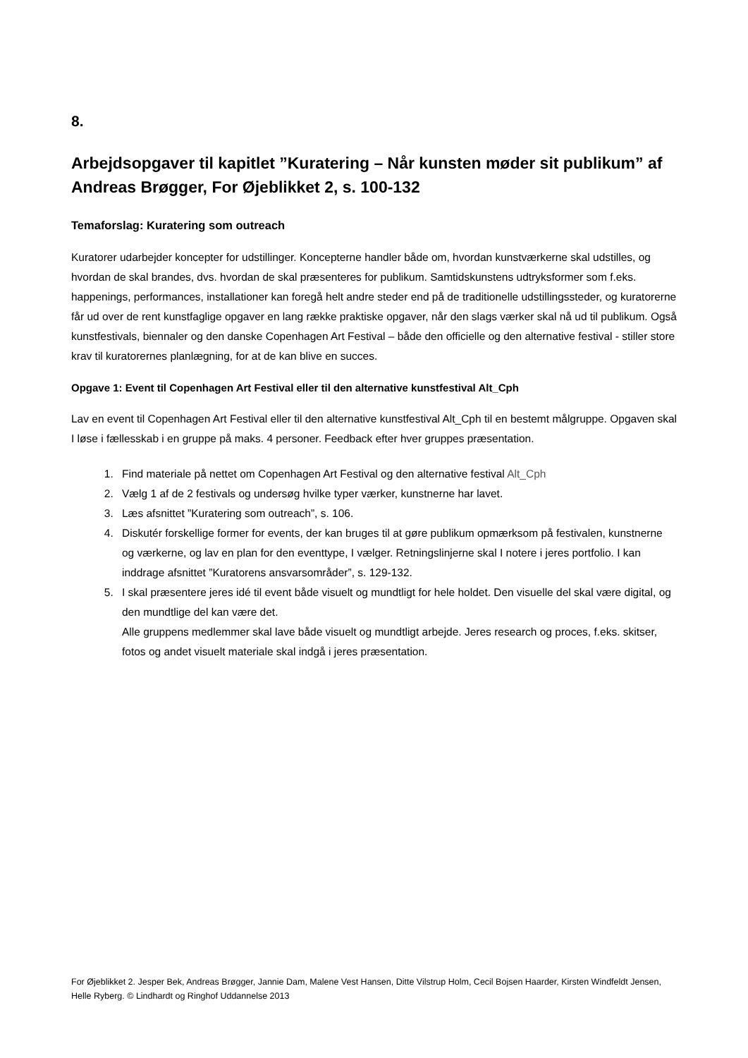8.
Arbejdsopgaver til kapitlet ”Kuratering – Når kunsten møder sit publikum” af Andreas Brøgger, For Øjeblikket 2, s. 100-132
Temaforslag: Kuratering som outreach
Kuratorer udarbejder koncepter for udstillinger. Koncepterne handler både om, hvordan kunstværkerne skal udstilles, og hvordan de skal brandes, dvs. hvordan de skal præsenteres for publikum. Samtidskunstens udtryksformer som f.eks. happenings, performances, installationer kan foregå helt andre steder end på de traditionelle udstillingssteder, og kuratorerne får ud over de rent kunstfaglige opgaver en lang række praktiske opgaver, når den slags værker skal nå ud til publikum. Også kunstfestivals, biennaler og den danske Copenhagen Art Festival – både den officielle og den alternative festival - stiller store krav til kuratorernes planlægning, for at de kan blive en succes.
Opgave 1: Event til Copenhagen Art Festival eller til den alternative kunstfestival Alt_Cph
Lav en event til Copenhagen Art Festival eller til den alternative kunstfestival Alt_Cph til en bestemt målgruppe. Opgaven skal I løse i fællesskab i en gruppe på maks. 4 personer. Feedback efter hver gruppes præsentation.
1. Find materiale på nettet om Copenhagen Art Festival og den alternative festival Alt_Cph
2. Vælg 1 af de 2 festivals og undersøg hvilke typer værker, kunstnerne har lavet.
3. Læs afsnittet ”Kuratering som outreach”, s. 106.
4. Diskutér forskellige former for events, der kan bruges til at gøre publikum opmærksom på festivalen, kunstnerne og værkerne, og lav en plan for den eventtype, I vælger. Retningslinjerne skal I notere i jeres portfolio. I kan inddrage afsnittet ”Kuratorens ansvarsområder”, s. 129-132.
5. I skal præsentere jeres idé til event både visuelt og mundtligt for hele holdet. Den visuelle del skal være digital, og den mundtlige del kan være det.
Alle gruppens medlemmer skal lave både visuelt og mundtligt arbejde. Jeres research og proces, f.eks. skitser, fotos og andet visuelt materiale skal indgå i jeres præsentation.
For Øjeblikket 2. Jesper Bek, Andreas Brøgger, Jannie Dam, Malene Vest Hansen, Ditte Vilstrup Holm, Cecil Bojsen Haarder, Kirsten Windfeldt Jensen, Helle Ryberg. © Lindhardt og Ringhof Uddannelse 2013